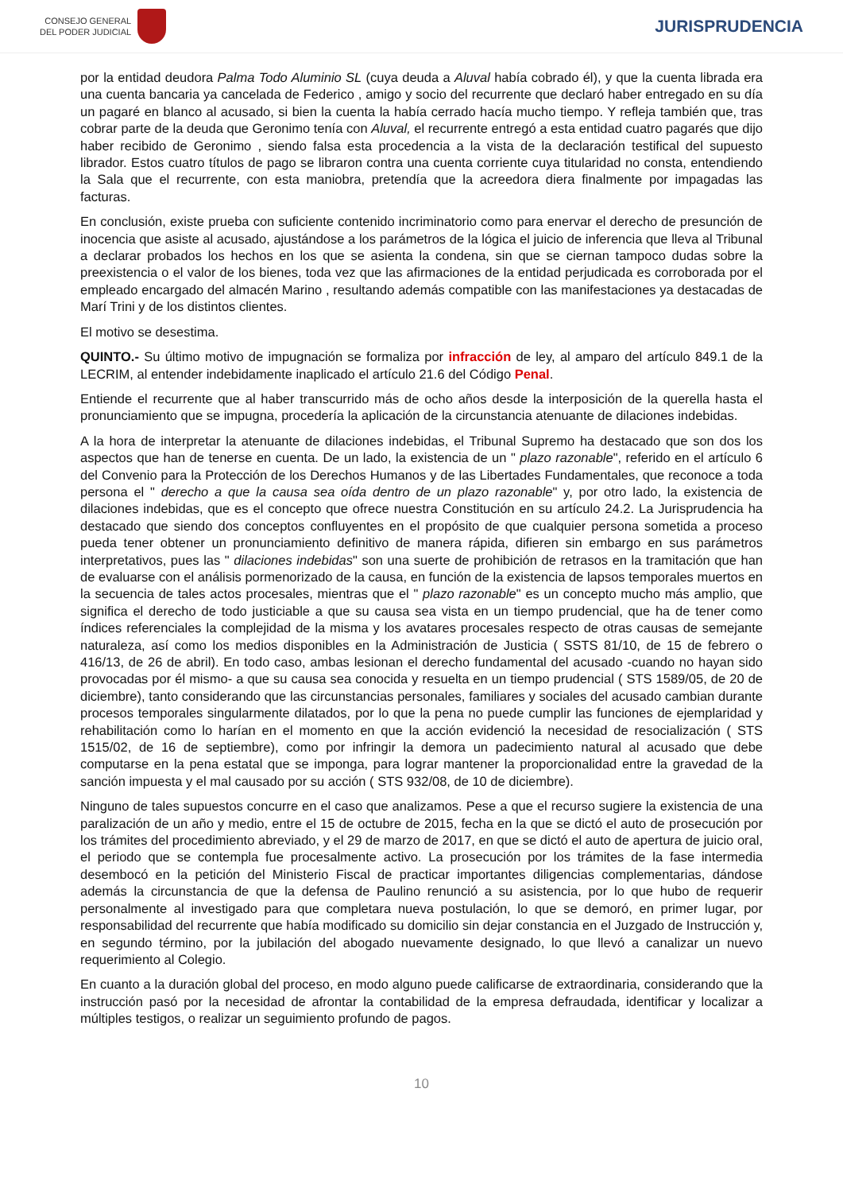CONSEJO GENERAL
DEL PODER JUDICIAL
JURISPRUDENCIA
por la entidad deudora Palma Todo Aluminio SL (cuya deuda a Aluval había cobrado él), y que la cuenta librada era una cuenta bancaria ya cancelada de Federico , amigo y socio del recurrente que declaró haber entregado en su día un pagaré en blanco al acusado, si bien la cuenta la había cerrado hacía mucho tiempo. Y refleja también que, tras cobrar parte de la deuda que Geronimo tenía con Aluval, el recurrente entregó a esta entidad cuatro pagarés que dijo haber recibido de Geronimo , siendo falsa esta procedencia a la vista de la declaración testifical del supuesto librador. Estos cuatro títulos de pago se libraron contra una cuenta corriente cuya titularidad no consta, entendiendo la Sala que el recurrente, con esta maniobra, pretendía que la acreedora diera finalmente por impagadas las facturas.
En conclusión, existe prueba con suficiente contenido incriminatorio como para enervar el derecho de presunción de inocencia que asiste al acusado, ajustándose a los parámetros de la lógica el juicio de inferencia que lleva al Tribunal a declarar probados los hechos en los que se asienta la condena, sin que se ciernan tampoco dudas sobre la preexistencia o el valor de los bienes, toda vez que las afirmaciones de la entidad perjudicada es corroborada por el empleado encargado del almacén Marino , resultando además compatible con las manifestaciones ya destacadas de Marí Trini y de los distintos clientes.
El motivo se desestima.
QUINTO.- Su último motivo de impugnación se formaliza por infracción de ley, al amparo del artículo 849.1 de la LECRIM, al entender indebidamente inaplicado el artículo 21.6 del Código Penal.
Entiende el recurrente que al haber transcurrido más de ocho años desde la interposición de la querella hasta el pronunciamiento que se impugna, procedería la aplicación de la circunstancia atenuante de dilaciones indebidas.
A la hora de interpretar la atenuante de dilaciones indebidas, el Tribunal Supremo ha destacado que son dos los aspectos que han de tenerse en cuenta. De un lado, la existencia de un " plazo razonable", referido en el artículo 6 del Convenio para la Protección de los Derechos Humanos y de las Libertades Fundamentales, que reconoce a toda persona el " derecho a que la causa sea oída dentro de un plazo razonable" y, por otro lado, la existencia de dilaciones indebidas, que es el concepto que ofrece nuestra Constitución en su artículo 24.2. La Jurisprudencia ha destacado que siendo dos conceptos confluyentes en el propósito de que cualquier persona sometida a proceso pueda tener obtener un pronunciamiento definitivo de manera rápida, difieren sin embargo en sus parámetros interpretativos, pues las " dilaciones indebidas" son una suerte de prohibición de retrasos en la tramitación que han de evaluarse con el análisis pormenorizado de la causa, en función de la existencia de lapsos temporales muertos en la secuencia de tales actos procesales, mientras que el " plazo razonable" es un concepto mucho más amplio, que significa el derecho de todo justiciable a que su causa sea vista en un tiempo prudencial, que ha de tener como índices referenciales la complejidad de la misma y los avatares procesales respecto de otras causas de semejante naturaleza, así como los medios disponibles en la Administración de Justicia ( SSTS 81/10, de 15 de febrero o 416/13, de 26 de abril). En todo caso, ambas lesionan el derecho fundamental del acusado -cuando no hayan sido provocadas por él mismo- a que su causa sea conocida y resuelta en un tiempo prudencial ( STS 1589/05, de 20 de diciembre), tanto considerando que las circunstancias personales, familiares y sociales del acusado cambian durante procesos temporales singularmente dilatados, por lo que la pena no puede cumplir las funciones de ejemplaridad y rehabilitación como lo harían en el momento en que la acción evidenció la necesidad de resocialización ( STS 1515/02, de 16 de septiembre), como por infringir la demora un padecimiento natural al acusado que debe computarse en la pena estatal que se imponga, para lograr mantener la proporcionalidad entre la gravedad de la sanción impuesta y el mal causado por su acción ( STS 932/08, de 10 de diciembre).
Ninguno de tales supuestos concurre en el caso que analizamos. Pese a que el recurso sugiere la existencia de una paralización de un año y medio, entre el 15 de octubre de 2015, fecha en la que se dictó el auto de prosecución por los trámites del procedimiento abreviado, y el 29 de marzo de 2017, en que se dictó el auto de apertura de juicio oral, el periodo que se contempla fue procesalmente activo. La prosecución por los trámites de la fase intermedia desembocó en la petición del Ministerio Fiscal de practicar importantes diligencias complementarias, dándose además la circunstancia de que la defensa de Paulino renunció a su asistencia, por lo que hubo de requerir personalmente al investigado para que completara nueva postulación, lo que se demoró, en primer lugar, por responsabilidad del recurrente que había modificado su domicilio sin dejar constancia en el Juzgado de Instrucción y, en segundo término, por la jubilación del abogado nuevamente designado, lo que llevó a canalizar un nuevo requerimiento al Colegio.
En cuanto a la duración global del proceso, en modo alguno puede calificarse de extraordinaria, considerando que la instrucción pasó por la necesidad de afrontar la contabilidad de la empresa defraudada, identificar y localizar a múltiples testigos, o realizar un seguimiento profundo de pagos.
10